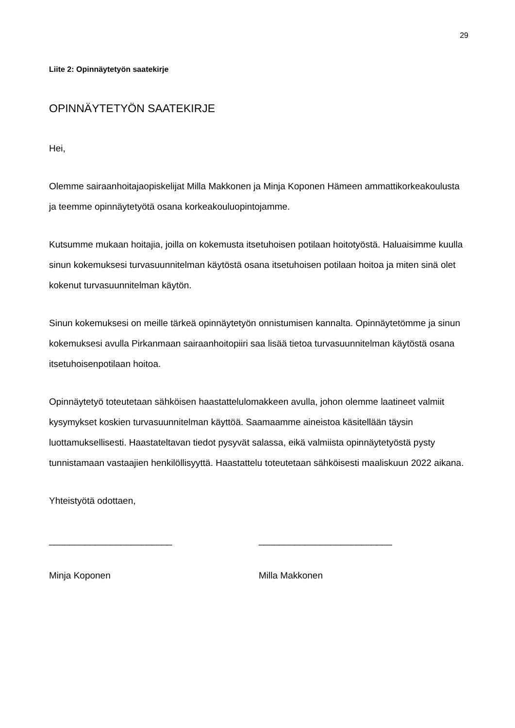29
Liite 2: Opinnäytetyön saatekirje
OPINNÄYTETYÖN SAATEKIRJE
Hei,
Olemme sairaanhoitajaopiskelijat Milla Makkonen ja Minja Koponen Hämeen ammattikorkeakoulusta ja teemme opinnäytetyötä osana korkeakouluopintojamme.
Kutsumme mukaan hoitajia, joilla on kokemusta itsetuhoisen potilaan hoitotyöstä. Haluaisimme kuulla sinun kokemuksesi turvasuunnitelman käytöstä osana itsetuhoisen potilaan hoitoa ja miten sinä olet kokenut turvasuunnitelman käytön.
Sinun kokemuksesi on meille tärkeä opinnäytetyön onnistumisen kannalta. Opinnäytetömme ja sinun kokemuksesi avulla Pirkanmaan sairaanhoitopiiri saa lisää tietoa turvasuunnitelman käytöstä osana itsetuhoisenpotilaan hoitoa.
Opinnäytetyö toteutetaan sähköisen haastattelulomakkeen avulla, johon olemme laatineet valmiit kysymykset koskien turvasuunnitelman käyttöä. Saamaamme aineistoa käsitellään täysin luottamuksellisesti. Haastateltavan tiedot pysyvät salassa, eikä valmiista opinnäytetyöstä pysty tunnistamaan vastaajien henkilöllisyyttä. Haastattelu toteutetaan sähköisesti maaliskuun 2022 aikana.
Yhteistyötä odottaen,
________________________ __________________________
Minja Koponen Milla Makkonen